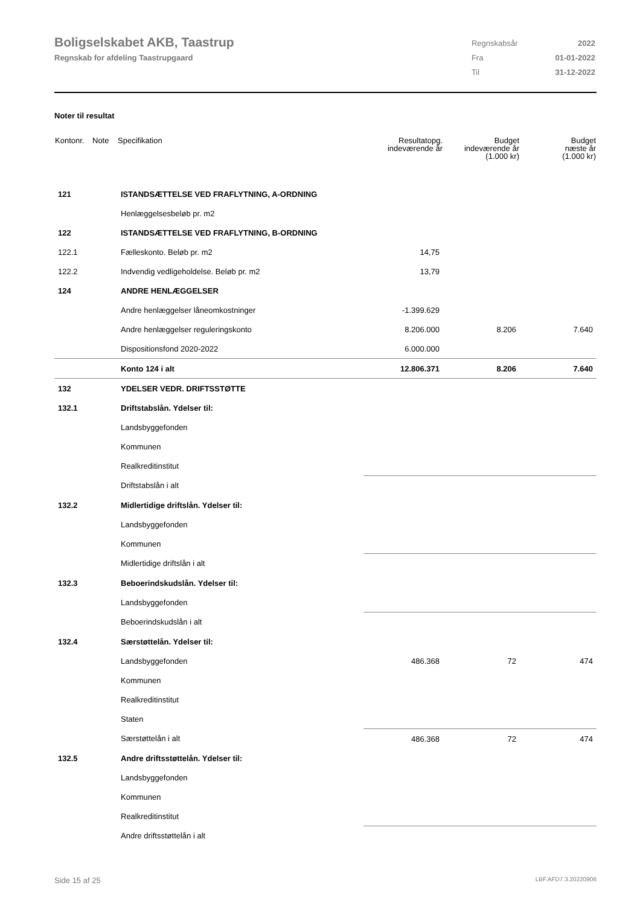Boligselskabet AKB, Taastrup
Regnskab for afdeling Taastrupgaard
| Regnskabsår | 2022 |
| Fra | 01-01-2022 |
| Til | 31-12-2022 |
Noter til resultat
| Kontonr. | Note | Specifikation | Resultatopg. indeværende år | Budget indeværende år (1.000 kr) | Budget næste år (1.000 kr) |
| --- | --- | --- | --- | --- | --- |
| 121 | | ISTANDSÆTTELSE VED FRAFLYTNING, A-ORDNING | | | |
| | | Henlæggelsesbeløb pr. m2 | | | |
| 122 | | ISTANDSÆTTELSE VED FRAFLYTNING, B-ORDNING | | | |
| 122.1 | | Fælleskonto. Beløb pr. m2 | 14,75 | | |
| 122.2 | | Indvendig vedligeholdelse. Beløb pr. m2 | 13,79 | | |
| 124 | | ANDRE HENLÆGGELSER | | | |
| | | Andre henlæggelser låneomkostninger | -1.399.629 | | |
| | | Andre henlæggelser reguleringskonto | 8.206.000 | 8.206 | 7.640 |
| | | Dispositionsfond 2020-2022 | 6.000.000 | | |
| | | Konto 124 i alt | 12.806.371 | 8.206 | 7.640 |
| 132 | | YDELSER VEDR. DRIFTSSTØTTE | | | |
| 132.1 | | Driftstabslån. Ydelser til: | | | |
| | | Landsbyggefonden | | | |
| | | Kommunen | | | |
| | | Realkreditinstitut | | | |
| | | Driftstabslån i alt | | | |
| 132.2 | | Midlertidige driftslån. Ydelser til: | | | |
| | | Landsbyggefonden | | | |
| | | Kommunen | | | |
| | | Midlertidige driftslån i alt | | | |
| 132.3 | | Beboerindskudslån. Ydelser til: | | | |
| | | Landsbyggefonden | | | |
| | | Beboerindskudslån i alt | | | |
| 132.4 | | Særstøttelån. Ydelser til: | | | |
| | | Landsbyggefonden | 486.368 | 72 | 474 |
| | | Kommunen | | | |
| | | Realkreditinstitut | | | |
| | | Staten | | | |
| | | Særstøttelån i alt | 486.368 | 72 | 474 |
| 132.5 | | Andre driftsstøttelån. Ydelser til: | | | |
| | | Landsbyggefonden | | | |
| | | Kommunen | | | |
| | | Realkreditinstitut | | | |
| | | Andre driftsstøttelån i alt | | | |
Side 15 af 25 LBF.AFD7.3.20220906